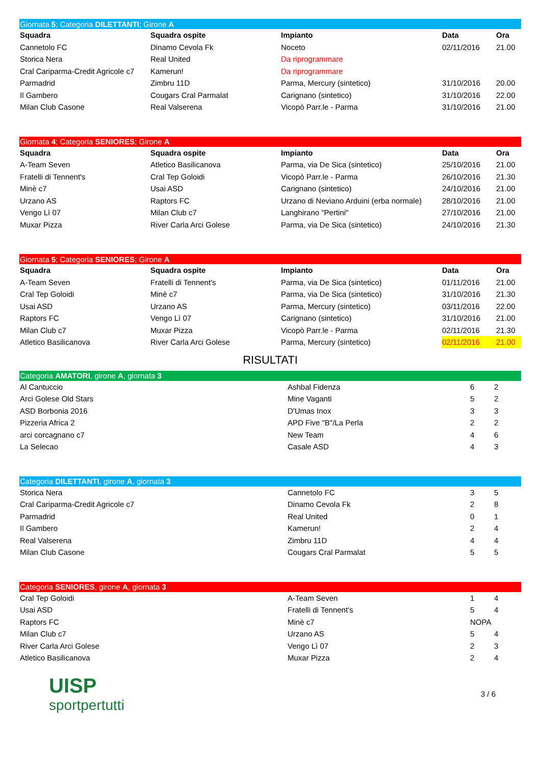| Giornata 5 ; Categoria DILETTANTI ; Girone A | | | | |
| Squadra | Squadra ospite | Impianto | Data | Ora |
| Cannetolo FC | Dinamo Cevola Fk | Noceto | 02/11/2016 | 21.00 |
| Storica Nera | Real United | Da riprogrammare | | |
| Cral Cariparma-Credit Agricole c7 | Kamerun! | Da riprogrammare | | |
| Parmadrid | Zimbru 11D | Parma, Mercury (sintetico) | 31/10/2016 | 20.00 |
| Il Gambero | Cougars Cral Parmalat | Carignano (sintetico) | 31/10/2016 | 22.00 |
| Milan Club Casone | Real Valserena | Vicopò Parr.le - Parma | 31/10/2016 | 21.00 |
| Giornata 4 ; Categoria SENIORES ; Girone A | | | | |
| Squadra | Squadra ospite | Impianto | Data | Ora |
| A-Team Seven | Atletico Basilicanova | Parma, via De Sica (sintetico) | 25/10/2016 | 21.00 |
| Fratelli di Tennent's | Cral Tep Goloidi | Vicopò Parr.le - Parma | 26/10/2016 | 21.30 |
| Minè c7 | Usai ASD | Carignano (sintetico) | 24/10/2016 | 21.00 |
| Urzano AS | Raptors FC | Urzano di Neviano Arduini (erba normale) | 28/10/2016 | 21.00 |
| Vengo Lì 07 | Milan Club c7 | Langhirano "Pertini" | 27/10/2016 | 21.00 |
| Muxar Pizza | River Carla Arci Golese | Parma, via De Sica (sintetico) | 24/10/2016 | 21.30 |
| Giornata 5 ; Categoria SENIORES ; Girone A | | | | |
| Squadra | Squadra ospite | Impianto | Data | Ora |
| A-Team Seven | Fratelli di Tennent's | Parma, via De Sica (sintetico) | 01/11/2016 | 21.00 |
| Cral Tep Goloidi | Minè c7 | Parma, via De Sica (sintetico) | 31/10/2016 | 21.30 |
| Usai ASD | Urzano AS | Parma, Mercury (sintetico) | 03/11/2016 | 22.00 |
| Raptors FC | Vengo Lì 07 | Carignano (sintetico) | 31/10/2016 | 21.00 |
| Milan Club c7 | Muxar Pizza | Vicopò Parr.le - Parma | 02/11/2016 | 21.30 |
| Atletico Basilicanova | River Carla Arci Golese | Parma, Mercury (sintetico) | 02/11/2016 | 21.00 |
RISULTATI
| Categoria AMATORI , girone A , giornata 3 | | | |
| Al Cantuccio | Ashbal Fidenza | 6 | 2 |
| Arci Golese Old Stars | Mine Vaganti | 5 | 2 |
| ASD Borbonia 2016 | D'Umas Inox | 3 | 3 |
| Pizzeria Africa 2 | APD Five "B"/La Perla | 2 | 2 |
| arci corcagnano c7 | New Team | 4 | 6 |
| La Selecao | Casale ASD | 4 | 3 |
| Categoria DILETTANTI , girone A , giornata 3 | | | |
| Storica Nera | Cannetolo FC | 3 | 5 |
| Cral Cariparma-Credit Agricole c7 | Dinamo Cevola Fk | 2 | 8 |
| Parmadrid | Real United | 0 | 1 |
| Il Gambero | Kamerun! | 2 | 4 |
| Real Valserena | Zimbru 11D | 4 | 4 |
| Milan Club Casone | Cougars Cral Parmalat | 5 | 5 |
| Categoria SENIORES , girone A , giornata 3 | | | |
| Cral Tep Goloidi | A-Team Seven | 1 | 4 |
| Usai ASD | Fratelli di Tennent's | 5 | 4 |
| Raptors FC | Minè c7 | NOPA | |
| Milan Club c7 | Urzano AS | 5 | 4 |
| River Carla Arci Golese | Vengo Lì 07 | 2 | 3 |
| Atletico Basilicanova | Muxar Pizza | 2 | 4 |
UISP
sportpertutti
3 / 6